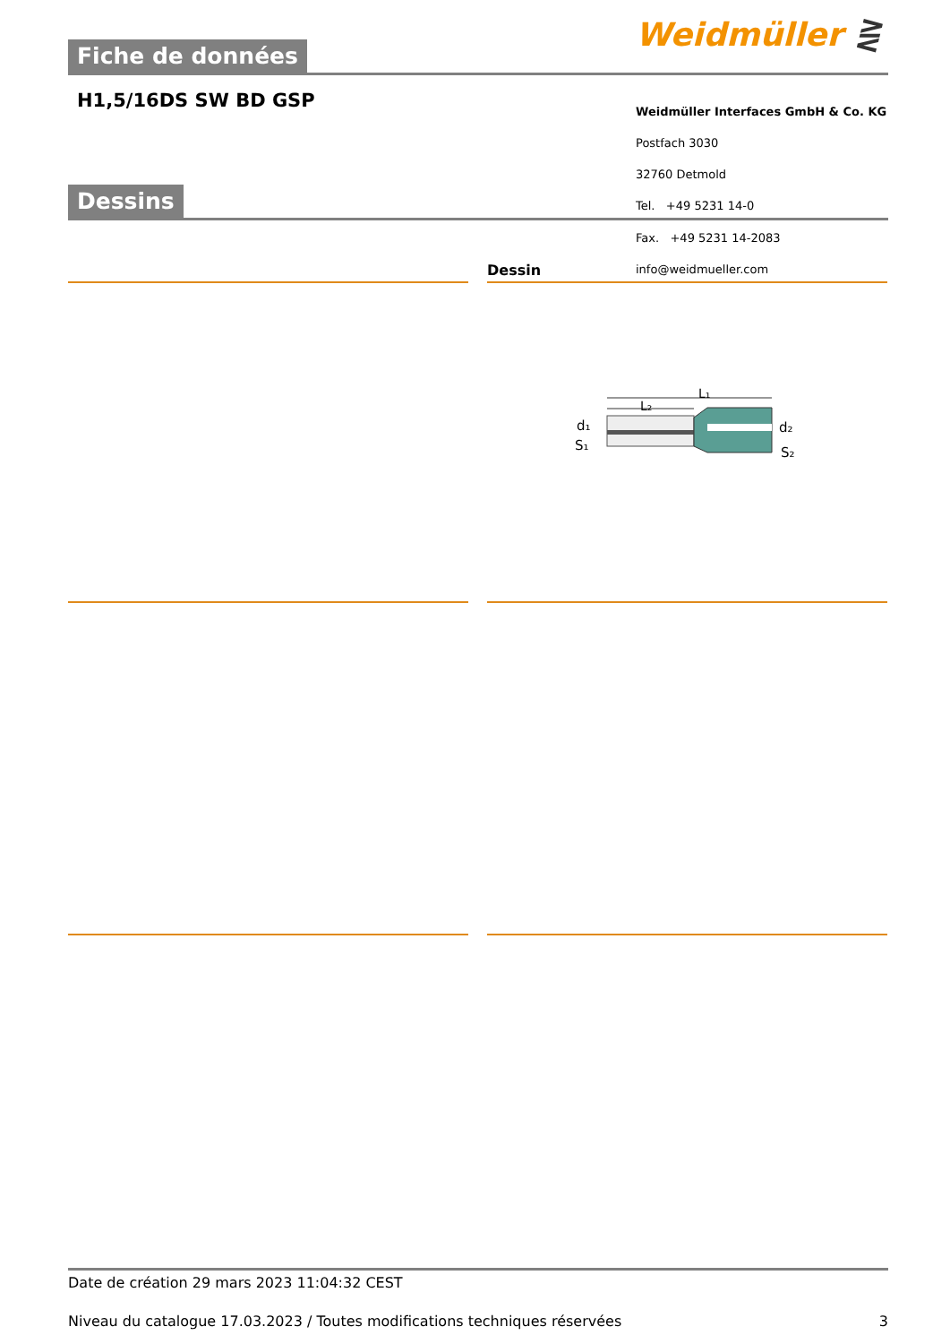Weidmüller ⋛
Fiche de données
H1,5/16DS SW BD GSP
Weidmüller Interfaces GmbH & Co. KG
Postfach 3030
32760 Detmold
Dessins
Tel. +49 5231 14-0
Fax. +49 5231 14-2083
Dessin info@weidmueller.com
L₁
L₂
d₁
S₁
d₂
S₂
Date de création 29 mars 2023 11:04:32 CEST
Niveau du catalogue 17.03.2023 / Toutes modifications techniques réservées 3